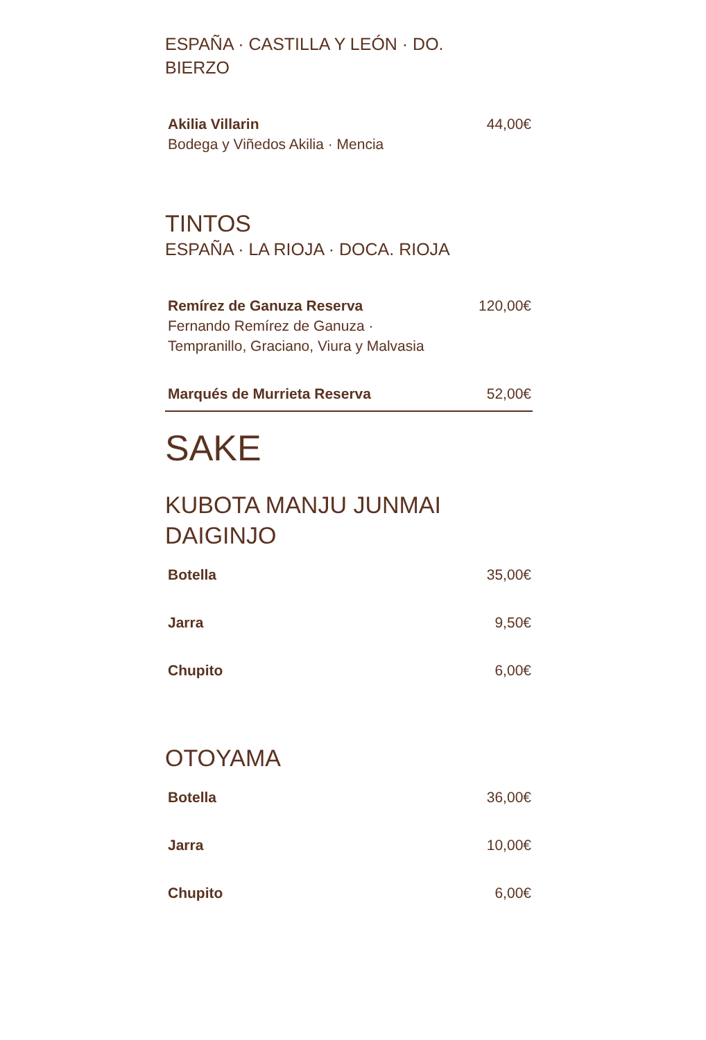ESPAÑA · CASTILLA Y LEÓN · DO.
BIERZO
Akilia Villarin
Bodega y Viñedos Akilia · Mencia
44,00€
TINTOS
ESPAÑA · LA RIOJA · DOCA. RIOJA
Remírez de Ganuza Reserva
Fernando Remírez de Ganuza · Tempranillo, Graciano, Viura y Malvasia
120,00€
Marqués de Murrieta Reserva 52,00€
SAKE
KUBOTA MANJU JUNMAI
DAIGINJO
Botella 35,00€
Jarra 9,50€
Chupito 6,00€
OTOYAMA
Botella 36,00€
Jarra 10,00€
Chupito 6,00€